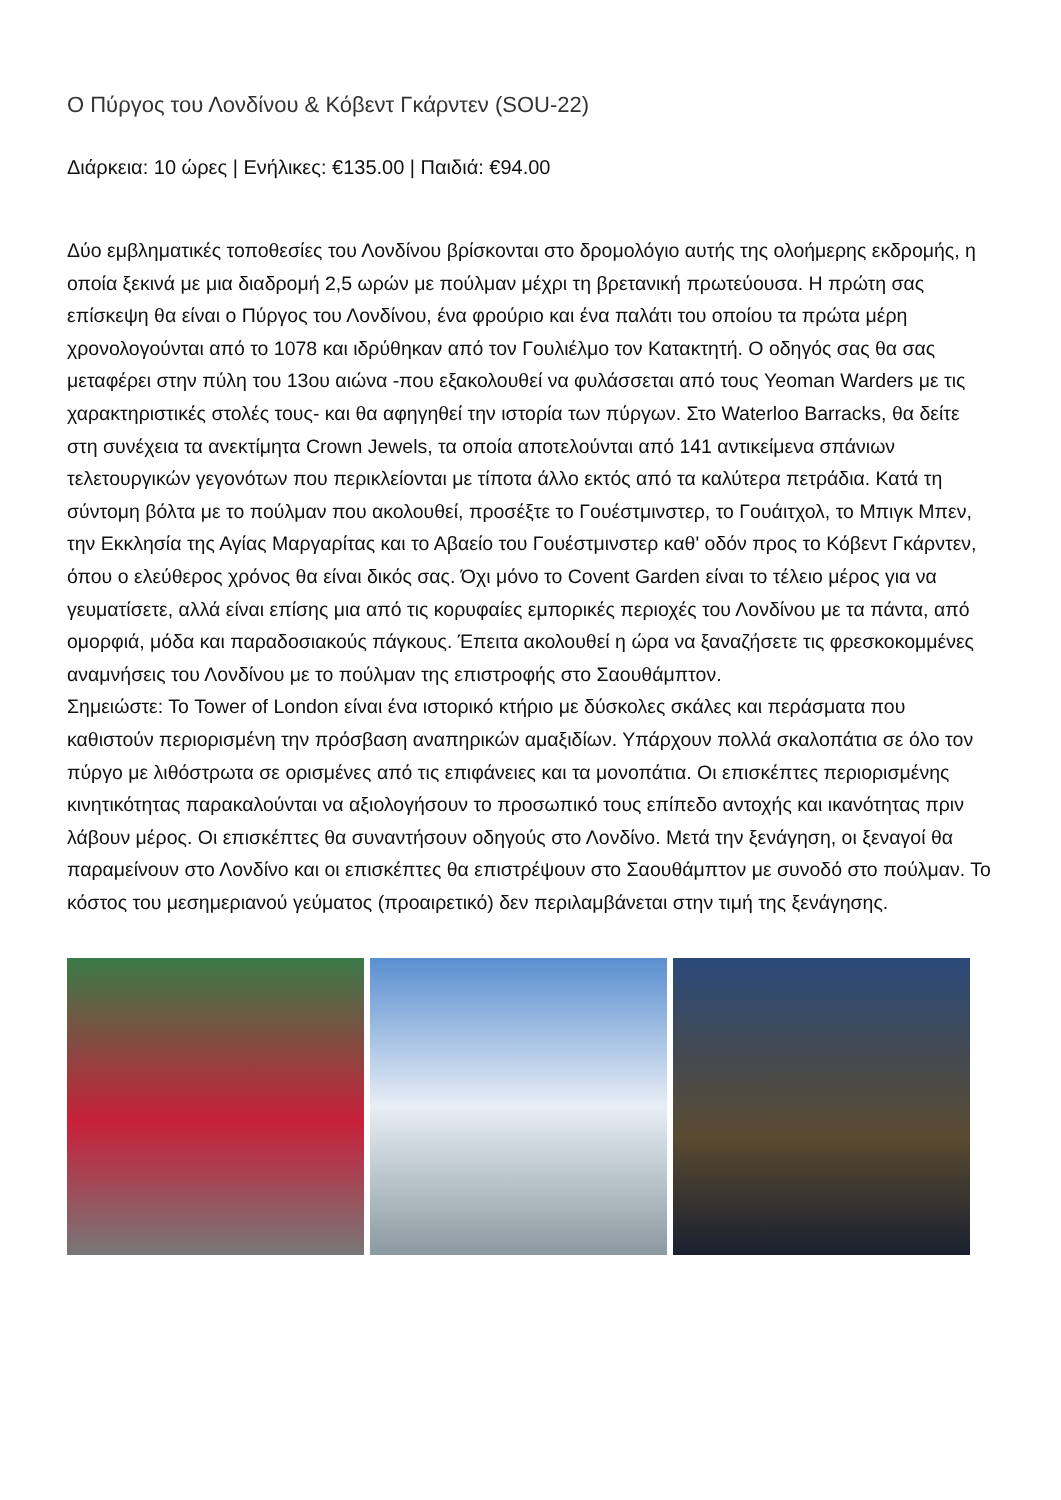Ο Πύργος του Λονδίνου & Κόβεντ Γκάρντεν (SOU-22)
Διάρκεια: 10 ώρες | Ενήλικες: €135.00 | Παιδιά: €94.00
Δύο εμβληματικές τοποθεσίες του Λονδίνου βρίσκονται στο δρομολόγιο αυτής της ολοήμερης εκδρομής, η οποία ξεκινά με μια διαδρομή 2,5 ωρών με πούλμαν μέχρι τη βρετανική πρωτεύουσα. Η πρώτη σας επίσκεψη θα είναι ο Πύργος του Λονδίνου, ένα φρούριο και ένα παλάτι του οποίου τα πρώτα μέρη χρονολογούνται από το 1078 και ιδρύθηκαν από τον Γουλιέλμο τον Κατακτητή. Ο οδηγός σας θα σας μεταφέρει στην πύλη του 13ου αιώνα -που εξακολουθεί να φυλάσσεται από τους Yeoman Warders με τις χαρακτηριστικές στολές τους- και θα αφηγηθεί την ιστορία των πύργων. Στο Waterloo Barracks, θα δείτε στη συνέχεια τα ανεκτίμητα Crown Jewels, τα οποία αποτελούνται από 141 αντικείμενα σπάνιων τελετουργικών γεγονότων που περικλείονται με τίποτα άλλο εκτός από τα καλύτερα πετράδια. Κατά τη σύντομη βόλτα με το πούλμαν που ακολουθεί, προσέξτε το Γουέστμινστερ, το Γουάιτχολ, το Μπιγκ Μπεν, την Εκκλησία της Αγίας Μαργαρίτας και το Αβαείο του Γουέστμινστερ καθ' οδόν προς το Κόβεντ Γκάρντεν, όπου ο ελεύθερος χρόνος θα είναι δικός σας. Όχι μόνο το Covent Garden είναι το τέλειο μέρος για να γευματίσετε, αλλά είναι επίσης μια από τις κορυφαίες εμπορικές περιοχές του Λονδίνου με τα πάντα, από ομορφιά, μόδα και παραδοσιακούς πάγκους. Έπειτα ακολουθεί η ώρα να ξαναζήσετε τις φρεσκοκομμένες αναμνήσεις του Λονδίνου με το πούλμαν της επιστροφής στο Σαουθάμπτον.
Σημειώστε: Το Tower of London είναι ένα ιστορικό κτήριο με δύσκολες σκάλες και περάσματα που καθιστούν περιορισμένη την πρόσβαση αναπηρικών αμαξιδίων. Υπάρχουν πολλά σκαλοπάτια σε όλο τον πύργο με λιθόστρωτα σε ορισμένες από τις επιφάνειες και τα μονοπάτια. Οι επισκέπτες περιορισμένης κινητικότητας παρακαλούνται να αξιολογήσουν το προσωπικό τους επίπεδο αντοχής και ικανότητας πριν λάβουν μέρος. Οι επισκέπτες θα συναντήσουν οδηγούς στο Λονδίνο. Μετά την ξενάγηση, οι ξεναγοί θα παραμείνουν στο Λονδίνο και οι επισκέπτες θα επιστρέψουν στο Σαουθάμπτον με συνοδό στο πούλμαν. Το κόστος του μεσημεριανού γεύματος (προαιρετικό) δεν περιλαμβάνεται στην τιμή της ξενάγησης.